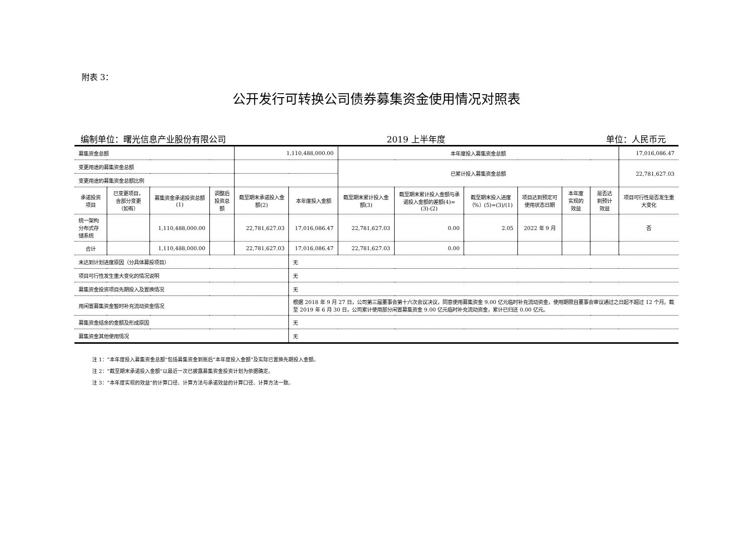附表 3：
公开发行可转换公司债券募集资金使用情况对照表
编制单位：曙光信息产业股份有限公司 2019 上半年度 单位：人民币元
| 募集资金总额 | | | | 1,110,488,000.00 | | 本年度投入募集资金总额 | | | | | | 17,016,086.47 |
| 变更用途的募集资金总额 | | | | | | 已累计投入募集资金总额 | | | | | | 22,781,627.03 |
| 变更用途的募集资金总额比例 | | | | | | | | | | | | |
| 承诺投资项目 | 已变更项目，含部分变更（如有） | 募集资金承诺投资总额(1) | 调整后投资总额 | 截至期末承诺投入金额(2) | 本年度投入金额 | 截至期末累计投入金额(3) | 截至期末累计投入金额与承诺投入金额的差额(4)=(3)-(2) | 截至期末投入进度（%）(5)=(3)/(1) | 项目达到预定可使用状态日期 | 本年度实现的效益 | 是否达到预计效益 | 项目可行性是否发生重大变化 |
| 统一架构分布式存储系统 | | 1,110,488,000.00 | | 22,781,627.03 | 17,016,086.47 | 22,781,627.03 | 0.00 | 2.05 | 2022 年 9 月 | | | 否 |
| 合计 | | 1,110,488,000.00 | | 22,781,627.03 | 17,016,086.47 | 22,781,627.03 | 0.00 | | | | | |
| 未达到计划进度原因（分具体募投项目） | | | | | 无 | | | | | | | |
| 项目可行性发生重大变化的情况说明 | | | | | 无 | | | | | | | |
| 募集资金投资项目先期投入及置换情况 | | | | | 无 | | | | | | | |
| 用闲置募集资金暂时补充流动资金情况 | | | | | 根据 2018 年 9 月 27 日，公司第三届董事会第十六次会议决议，同意使用募集资金 9.00 亿元临时补充流动资金，使用期限自董事会审议通过之日起不超过 12 个月。截至 2019 年 6 月 30 日，公司累计使用部分闲置募集资金 9.00 亿元临时补充流动资金，累计已归还 0.00 亿元。 | | | | | | | |
| 募集资金结余的金额及形成原因 | | | | | 无 | | | | | | | |
| 募集资金其他使用情况 | | | | | 无 | | | | | | | |
注 1：“本年度投入募集资金总额”包括募集资金到账后“本年度投入金额”及实际已置换先期投入金额。
注 2：“截至期末承诺投入金额”以最近一次已披露募集资金投资计划为依据确定。
注 3：“本年度实现的效益”的计算口径、计算方法与承诺效益的计算口径、计算方法一致。